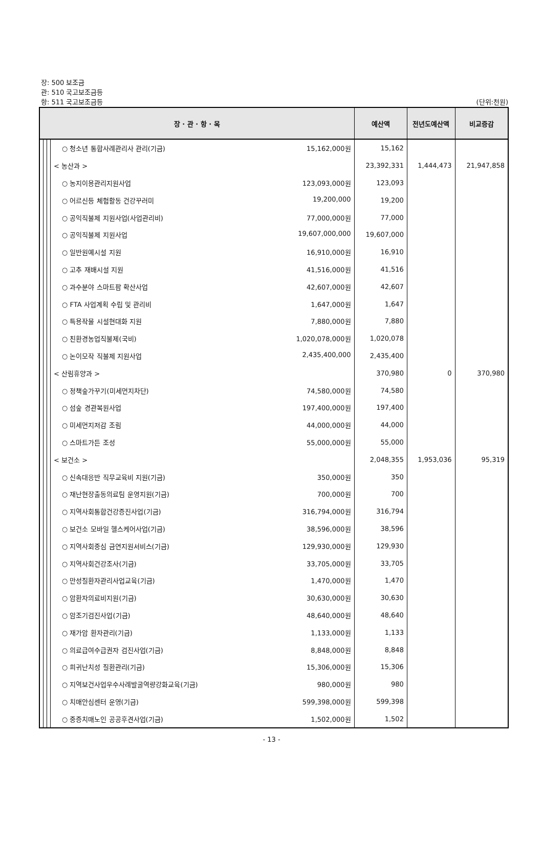장: 500 보조금
관: 510 국고보조금등
항: 511 국고보조금등
(단위:천원)
| 장 · 관 · 항 · 목 | | | | 예산액 | 전년도예산액 | 비교증감 |
| --- | --- | --- | --- | --- | --- | --- |
| | | | ○ 청소년 통합사례관리사 관리(기금) 15,162,000원 | 15,162 | | |
| | | | < 농산과 > | 23,392,331 | 1,444,473 | 21,947,858 |
| | | | ○ 농지이용관리지원사업 123,093,000원 | 123,093 | | |
| | | | ○ 어르신등 체험활동 건강꾸러미 19,200,000 | 19,200 | | |
| | | | ○ 공익직불제 지원사업(사업관리비) 77,000,000원 | 77,000 | | |
| | | | ○ 공익직불제 지원사업 19,607,000,000 | 19,607,000 | | |
| | | | ○ 일반원예시설 지원 16,910,000원 | 16,910 | | |
| | | | ○ 고추 재배시설 지원 41,516,000원 | 41,516 | | |
| | | | ○ 과수분야 스마트팜 확산사업 42,607,000원 | 42,607 | | |
| | | | ○ FTA 사업계획 수립 및 관리비 1,647,000원 | 1,647 | | |
| | | | ○ 특용작물 시설현대화 지원 7,880,000원 | 7,880 | | |
| | | | ○ 친환경농업직불제(국비) 1,020,078,000원 | 1,020,078 | | |
| | | | ○ 논이모작 직불제 지원사업 2,435,400,000 | 2,435,400 | | |
| | | | < 산림휴양과 > | 370,980 | 0 | 370,980 |
| | | | ○ 정책숲가꾸기(미세먼지차단) 74,580,000원 | 74,580 | | |
| | | | ○ 섬숲 경관복원사업 197,400,000원 | 197,400 | | |
| | | | ○ 미세먼지저감 조림 44,000,000원 | 44,000 | | |
| | | | ○ 스마트가든 조성 55,000,000원 | 55,000 | | |
| | | | < 보건소 > | 2,048,355 | 1,953,036 | 95,319 |
| | | | ○ 신속대응반 직무교육비 지원(기금) 350,000원 | 350 | | |
| | | | ○ 재난현장출동의료팀 운영지원(기금) 700,000원 | 700 | | |
| | | | ○ 지역사회통합건강증진사업(기금) 316,794,000원 | 316,794 | | |
| | | | ○ 보건소 모바일 헬스케어사업(기금) 38,596,000원 | 38,596 | | |
| | | | ○ 지역사회중심 금연지원서비스(기금) 129,930,000원 | 129,930 | | |
| | | | ○ 지역사회건강조사(기금) 33,705,000원 | 33,705 | | |
| | | | ○ 만성질환자관리사업교육(기금) 1,470,000원 | 1,470 | | |
| | | | ○ 암환자의료비지원(기금) 30,630,000원 | 30,630 | | |
| | | | ○ 암조기검진사업(기금) 48,640,000원 | 48,640 | | |
| | | | ○ 재가암 환자관리(기금) 1,133,000원 | 1,133 | | |
| | | | ○ 의료급여수급권자 검진사업(기금) 8,848,000원 | 8,848 | | |
| | | | ○ 희귀난치성 질환관리(기금) 15,306,000원 | 15,306 | | |
| | | | ○ 지역보건사업우수사례발굴역량강화교육(기금) 980,000원 | 980 | | |
| | | | ○ 치매안심센터 운영(기금) 599,398,000원 | 599,398 | | |
| | | | ○ 중증치매노인 공공후견사업(기금) 1,502,000원 | 1,502 | | |
- 13 -